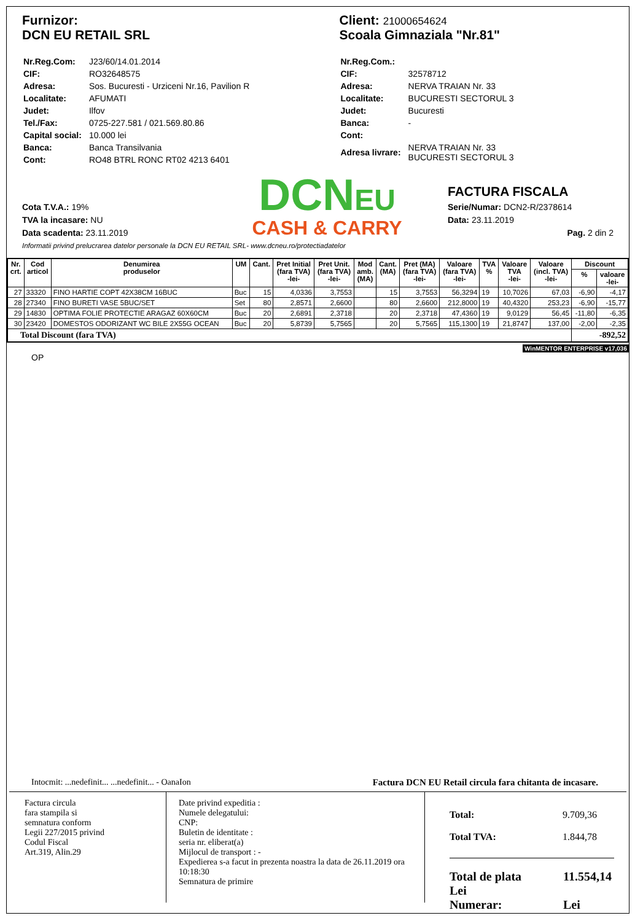Furnizor:
DCN EU RETAIL SRL
| Nr.Reg.Com: | J23/60/14.01.2014 |
| CIF: | RO32648575 |
| Adresa: | Sos. Bucuresti - Urziceni Nr.16, Pavilion R |
| Localitate: | AFUMATI |
| Judet: | Ilfov |
| Tel./Fax: | 0725-227.581 / 021.569.80.86 |
| Capital social: | 10.000 lei |
| Banca: | Banca Transilvania |
| Cont: | RO48 BTRL RONC RT02 4213 6401 |
Client: 21000654624
Scoala Gimnaziala "Nr.81"
| Nr.Reg.Com.: | |
| CIF: | 32578712 |
| Adresa: | NERVA TRAIAN Nr. 33 |
| Localitate: | BUCURESTI SECTORUL 3 |
| Judet: | Bucuresti |
| Banca: | - |
| Cont: | |
| Adresa livrare: | NERVA TRAIAN Nr. 33 BUCURESTI SECTORUL 3 |
Cota T.V.A.: 19%
TVA la incasare: NU
Data scadenta: 23.11.2019
DCNEU
CASH & CARRY
FACTURA FISCALA
Serie/Numar: DCN2-R/2378614
Data: 23.11.2019
Pag. 2 din 2
Informatii privind prelucrarea datelor personale la DCN EU RETAIL SRL- www.dcneu.ro/protectiadatelor
| Nr. crt. | Cod articol | Denumirea produselor | UM | Cant. | Pret Initial (fara TVA) -lei- | Pret Unit. (fara TVA) -lei- | Mod amb. (MA) | Cant. (MA) | Pret (MA) (fara TVA) -lei- | Valoare (fara TVA) -lei- | TVA % | Valoare TVA -lei- | Valoare (incl. TVA) -lei- | Discount | |
| --- | --- | --- | --- | --- | --- | --- | --- | --- | --- | --- | --- | --- | --- | --- | --- |
| | | | | | | | | | | | | | | % | valoare -lei- |
| 27 | 33320 | FINO HARTIE COPT 42X38CM 16BUC | Buc | 15 | 4,0336 | 3,7553 | | 15 | 3,7553 | 56,3294 | 19 | 10,7026 | 67,03 | -6,90 | -4,17 |
| 28 | 27340 | FINO BURETI VASE 5BUC/SET | Set | 80 | 2,8571 | 2,6600 | | 80 | 2,6600 | 212,8000 | 19 | 40,4320 | 253,23 | -6,90 | -15,77 |
| 29 | 14830 | OPTIMA FOLIE PROTECTIE ARAGAZ 60X60CM | Buc | 20 | 2,6891 | 2,3718 | | 20 | 2,3718 | 47,4360 | 19 | 9,0129 | 56,45 | -11,80 | -6,35 |
| 30 | 23420 | DOMESTOS ODORIZANT WC BILE 2X55G OCEAN | Buc | 20 | 5,8739 | 5,7565 | | 20 | 5,7565 | 115,1300 | 19 | 21,8747 | 137,00 | -2,00 | -2,35 |
| Total Discount (fara TVA) | | | | | | | | | | | | | | -892,52 | |
WinMENTOR ENTERPRISE v17,036
OP
Intocmit: ...nedefinit... ...nedefinit... - OanaIon Factura DCN EU Retail circula fara chitanta de incasare.
Factura circula
fara stampila si
semnatura conform
Legii 227/2015 privind
Codul Fiscal
Art.319, Alin.29
Date privind expeditia :
Numele delegatului:
CNP:
Buletin de identitate :
seria nr. eliberat(a)
Mijlocul de transport : -
Expedierea s-a facut in prezenta noastra la data de 26.11.2019 ora 10:18:30
Semnatura de primire
Total: 9.709,36
Total TVA: 1.844,78
Total de plata 11.554,14 Lei
Numerar: Lei